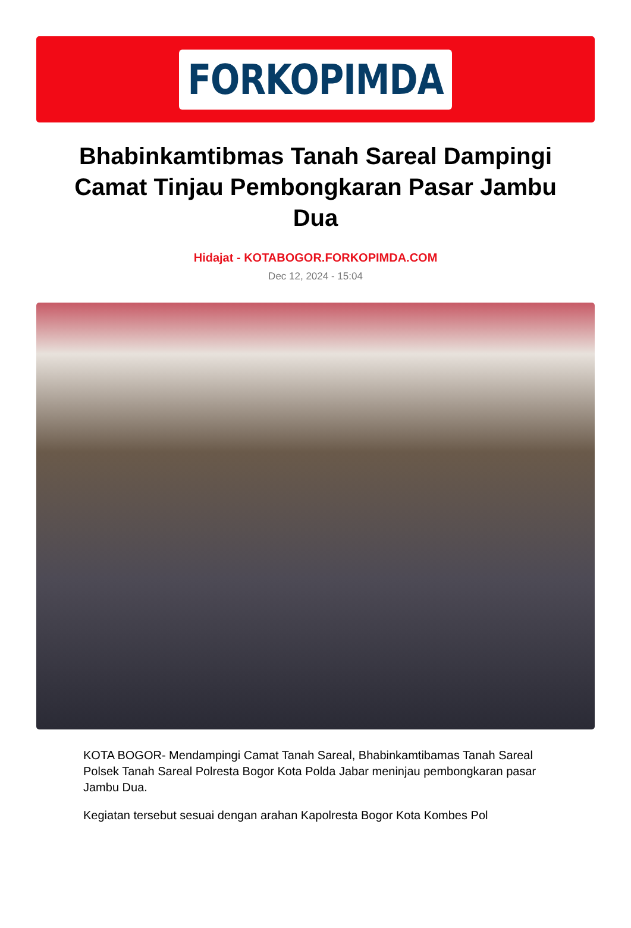FORKOPIMDA
Bhabinkamtibmas Tanah Sareal Dampingi Camat Tinjau Pembongkaran Pasar Jambu Dua
Hidajat - KOTABOGOR.FORKOPIMDA.COM
Dec 12, 2024 - 15:04
KOTA BOGOR- Mendampingi Camat Tanah Sareal, Bhabinkamtibamas Tanah Sareal Polsek Tanah Sareal Polresta Bogor Kota Polda Jabar meninjau pembongkaran pasar Jambu Dua.
Kegiatan tersebut sesuai dengan arahan Kapolresta Bogor Kota Kombes Pol